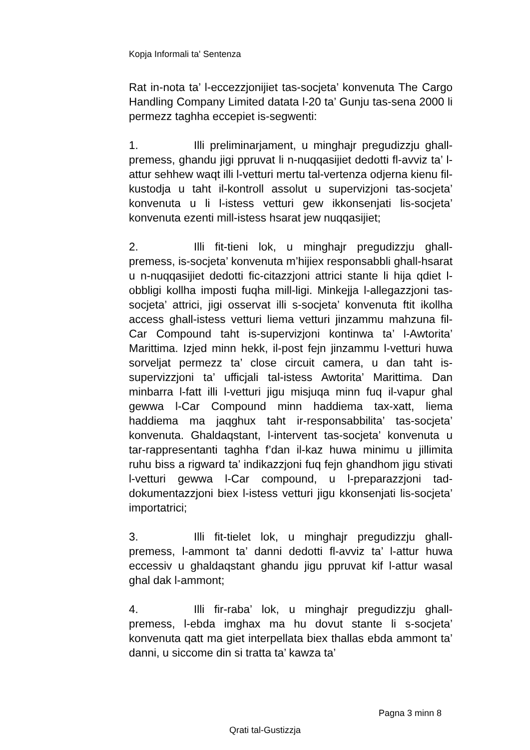Kopja Informali ta' Sentenza
Rat in-nota ta’ l-eccezzjonijiet tas-socjeta’ konvenuta The Cargo Handling Company Limited datata l-20 ta’ Gunju tas-sena 2000 li permezz taghha eccepiet is-segwenti:
1. Illi preliminarjament, u minghajr pregudizzju ghall-premess, ghandu jigi ppruvat li n-nuqqasijiet dedotti fl-avviz ta’ l-attur sehhew waqt illi l-vetturi mertu tal-vertenza odjerna kienu fil-kustodja u taht il-kontroll assolut u supervizjoni tas-socjeta’ konvenuta u li l-istess vetturi gew ikkonsenjati lis-socjeta’ konvenuta ezenti mill-istess hsarat jew nuqqasijiet;
2. Illi fit-tieni lok, u minghajr pregudizzju ghall-premess, is-socjeta’ konvenuta m’hijiex responsabbli ghall-hsarat u n-nuqqasijiet dedotti fic-citazzjoni attrici stante li hija qdiet l-obbligi kollha imposti fuqha mill-ligi. Minkejja l-allegazzjoni tas-socjeta’ attrici, jigi osservat illi s-socjeta’ konvenuta ftit ikollha access ghall-istess vetturi liema vetturi jinzammu mahzuna fil-Car Compound taht is-supervizjoni kontinwa ta’ l-Awtorita’ Marittima. Izjed minn hekk, il-post fejn jinzammu l-vetturi huwa sorveljat permezz ta’ close circuit camera, u dan taht is-supervizzjoni ta’ ufficjali tal-istess Awtorita’ Marittima. Dan minbarra l-fatt illi l-vetturi jigu misjuqa minn fuq il-vapur ghal gewwa l-Car Compound minn haddiema tax-xatt, liema haddiema ma jaqghux taht ir-responsabbilita’ tas-socjeta’ konvenuta. Ghaldaqstant, l-intervent tas-socjeta’ konvenuta u tar-rappresentanti taghha f’dan il-kaz huwa minimu u jillimita ruhu biss a rigward ta’ indikazzjoni fuq fejn ghandhom jigu stivati l-vetturi gewwa l-Car compound, u l-preparazzjoni tad-dokumentazzjoni biex l-istess vetturi jigu kkonsenjati lis-socjeta’ importatrici;
3. Illi fit-tielet lok, u minghajr pregudizzju ghall-premess, l-ammont ta’ danni dedotti fl-avviz ta’ l-attur huwa eccessiv u ghaldaqstant ghandu jigu ppruvat kif l-attur wasal ghal dak l-ammont;
4. Illi fir-raba’ lok, u minghajr pregudizzju ghall-premess, l-ebda imghax ma hu dovut stante li s-socjeta’ konvenuta qatt ma giet interpellata biex thallas ebda ammont ta’ danni, u siccome din si tratta ta’ kawza ta’
Pagna 3 minn 8
Qrati tal-Gustizzja